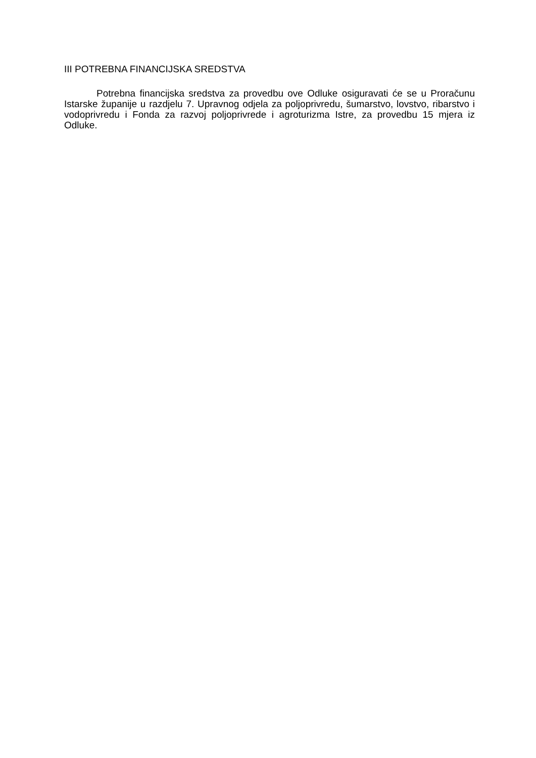III POTREBNA FINANCIJSKA SREDSTVA
Potrebna financijska sredstva za provedbu ove Odluke osiguravati će se u Proračunu Istarske županije u razdjelu 7. Upravnog odjela za poljoprivredu, šumarstvo, lovstvo, ribarstvo i vodoprivredu i Fonda za razvoj poljoprivrede i agroturizma Istre, za provedbu 15 mjera iz Odluke.